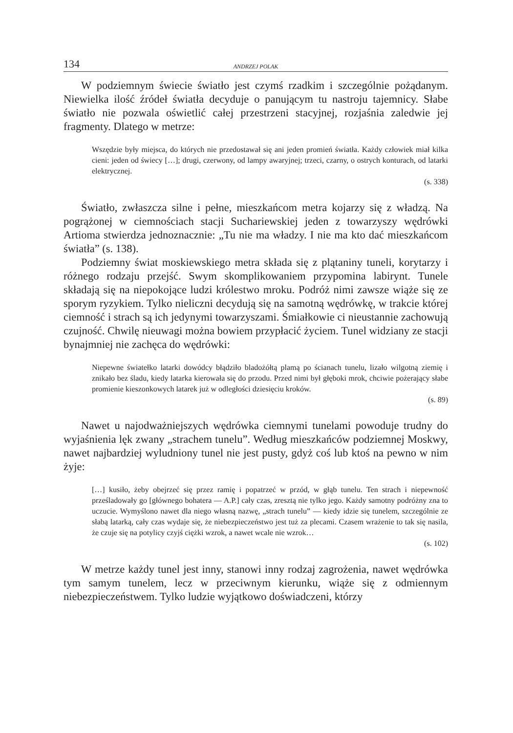134 ANDRZEJ POLAK
W podziemnym świecie światło jest czymś rzadkim i szczególnie pożądanym. Niewielka ilość źródeł światła decyduje o panującym tu nastroju tajemnicy. Słabe światło nie pozwala oświetlić całej przestrzeni stacyjnej, rozjaśnia zaledwie jej fragmenty. Dlatego w metrze:
Wszędzie były miejsca, do których nie przedostawał się ani jeden promień światła. Każdy człowiek miał kilka cieni: jeden od świecy […]; drugi, czerwony, od lampy awaryjnej; trzeci, czarny, o ostrych konturach, od latarki elektrycznej.
(s. 338)
Światło, zwłaszcza silne i pełne, mieszkańcom metra kojarzy się z władzą. Na pogrążonej w ciemnościach stacji Suchariewskiej jeden z towarzyszy wędrówki Artioma stwierdza jednoznacznie: „Tu nie ma władzy. I nie ma kto dać mieszkańcom światła” (s. 138).
Podziemny świat moskiewskiego metra składa się z plątaniny tuneli, korytarzy i różnego rodzaju przejść. Swym skomplikowaniem przypomina labirynt. Tunele składają się na niepokojące ludzi królestwo mroku. Podróż nimi zawsze wiąże się ze sporym ryzykiem. Tylko nieliczni decydują się na samotną wędrówkę, w trakcie której ciemność i strach są ich jedynymi towarzyszami. Śmiałkowie ci nieustannie zachowują czujność. Chwilę nieuwagi można bowiem przypłacić życiem. Tunel widziany ze stacji bynajmniej nie zachęca do wędrówki:
Niepewne światełko latarki dowódcy błądziło bladożółtą plamą po ścianach tunelu, lizało wilgotną ziemię i znikało bez śladu, kiedy latarka kierowała się do przodu. Przed nimi był głęboki mrok, chciwie pożerający słabe promienie kieszonkowych latarek już w odległości dziesięciu kroków.
(s. 89)
Nawet u najodważniejszych wędrówka ciemnymi tunelami powoduje trudny do wyjaśnienia lęk zwany „strachem tunelu”. Według mieszkańców podziemnej Moskwy, nawet najbardziej wyludniony tunel nie jest pusty, gdyż coś lub ktoś na pewno w nim żyje:
[…] kusiło, żeby obejrzeć się przez ramię i popatrzeć w przód, w głąb tunelu. Ten strach i niepewność prześladowały go [głównego bohatera — A.P.] cały czas, zresztą nie tylko jego. Każdy samotny podróżny zna to uczucie. Wymyślono nawet dla niego własną nazwę, „strach tunelu” — kiedy idzie się tunelem, szczególnie ze słabą latarką, cały czas wydaje się, że niebezpieczeństwo jest tuż za plecami. Czasem wrażenie to tak się nasila, że czuje się na potylicy czyjś ciężki wzrok, a nawet wcale nie wzrok…
(s. 102)
W metrze każdy tunel jest inny, stanowi inny rodzaj zagrożenia, nawet wędrówka tym samym tunelem, lecz w przeciwnym kierunku, wiąże się z odmiennym niebezpieczeństwem. Tylko ludzie wyjątkowo doświadczeni, którzy